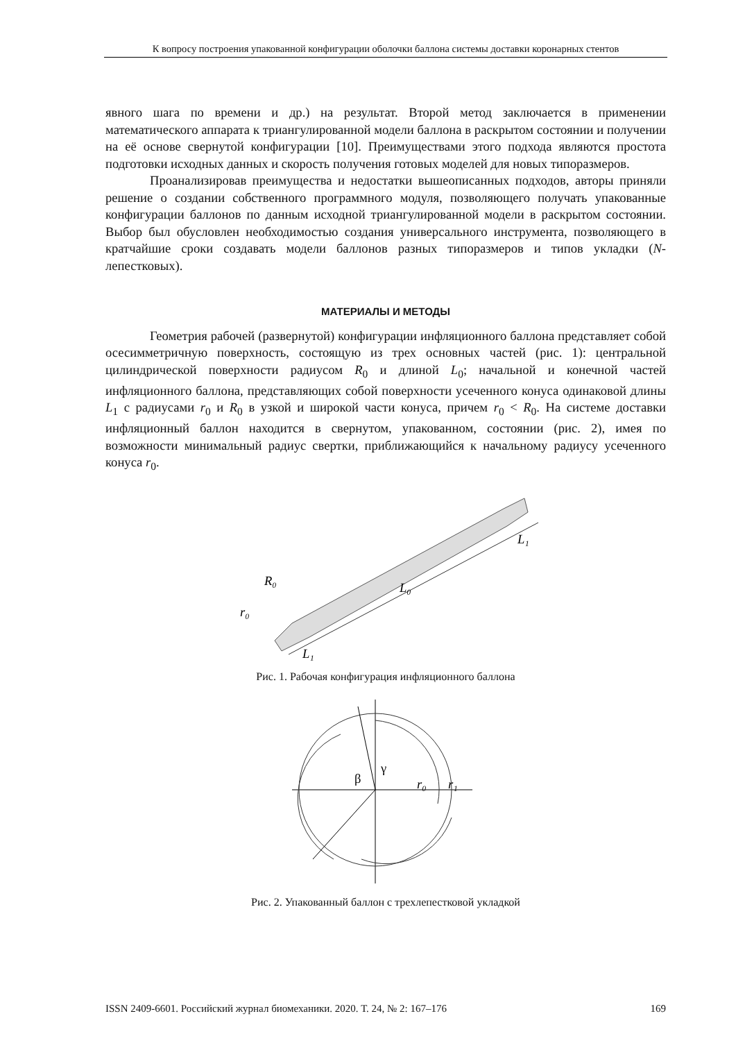К вопросу построения упакованной конфигурации оболочки баллона системы доставки коронарных стентов
явного шага по времени и др.) на результат. Второй метод заключается в применении математического аппарата к триангулированной модели баллона в раскрытом состоянии и получении на её основе свернутой конфигурации [10]. Преимуществами этого подхода являются простота подготовки исходных данных и скорость получения готовых моделей для новых типоразмеров.
Проанализировав преимущества и недостатки вышеописанных подходов, авторы приняли решение о создании собственного программного модуля, позволяющего получать упакованные конфигурации баллонов по данным исходной триангулированной модели в раскрытом состоянии. Выбор был обусловлен необходимостью создания универсального инструмента, позволяющего в кратчайшие сроки создавать модели баллонов разных типоразмеров и типов укладки (N-лепестковых).
МАТЕРИАЛЫ И МЕТОДЫ
Геометрия рабочей (развернутой) конфигурации инфляционного баллона представляет собой осесимметричную поверхность, состоящую из трех основных частей (рис. 1): центральной цилиндрической поверхности радиусом R<sub>0</sub> и длиной L<sub>0</sub>; начальной и конечной частей инфляционного баллона, представляющих собой поверхности усеченного конуса одинаковой длины L<sub>1</sub> с радиусами r<sub>0</sub> и R<sub>0</sub> в узкой и широкой части конуса, причем r<sub>0</sub> < R<sub>0</sub>. На системе доставки инфляционный баллон находится в свернутом, упакованном, состоянии (рис. 2), имея по возможности минимальный радиус свертки, приближающийся к начальному радиусу усеченного конуса r<sub>0</sub>.
R₀
r₀
L₀
L₁
L₁
Рис. 1. Рабочая конфигурация инфляционного баллона
β
γ
r₀
r₁
Рис. 2. Упакованный баллон с трехлепестковой укладкой
ISSN 2409-6601. Российский журнал биомеханики. 2020. Т. 24, № 2: 167–176 169